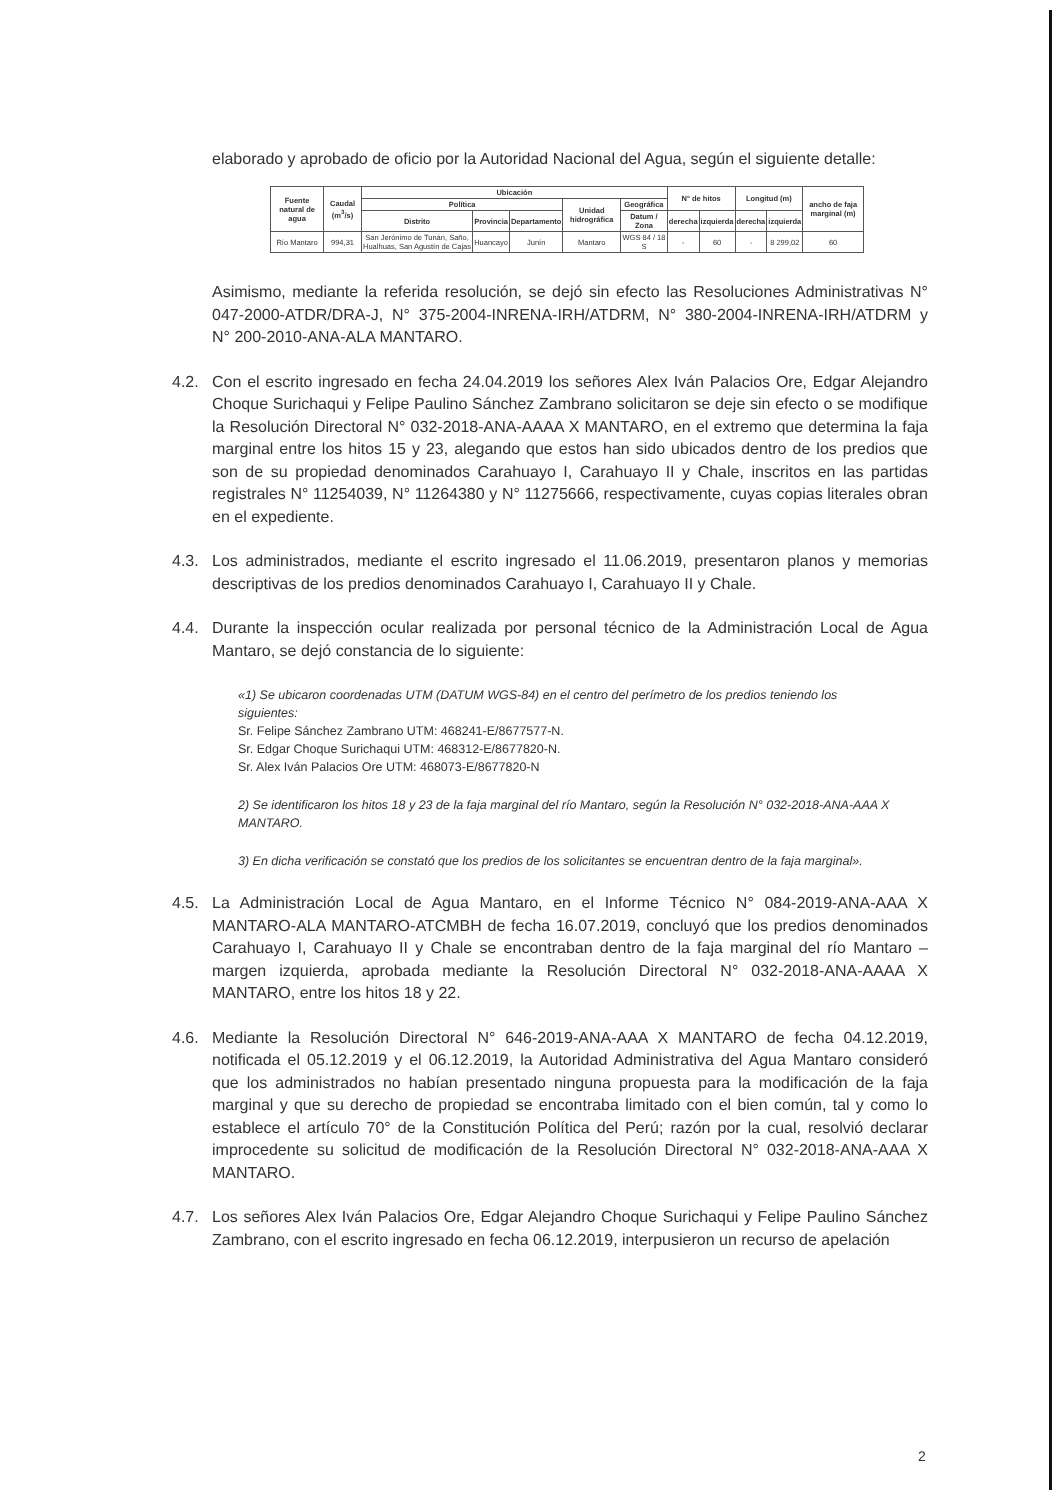elaborado y aprobado de oficio por la Autoridad Nacional del Agua, según el siguiente detalle:
| Fuente natural de agua | Caudal (m<sup>3</sup>/s) | Ubicación | | | | | N° de hitos | | Longitud (m) | | ancho de faja marginal (m) |
| --- | --- | --- | --- | --- | --- | --- | --- | --- | --- | --- | --- |
| | | Política | | | Unidad hidrográfica | Geográfica | | | | | |
| | | Distrito | Provincia | Departamento | | Datum / Zona | derecha | izquierda | derecha | izquierda | |
| Río Mantaro | 994,31 | San Jerónimo de Tunán, Saño, Hualhuas, San Agustín de Cajas | Huancayo | Junín | Mantaro | WGS 84 / 18 S | - | 60 | - | 8 299,02 | 60 |
Asimismo, mediante la referida resolución, se dejó sin efecto las Resoluciones Administrativas N° 047-2000-ATDR/DRA-J, N° 375-2004-INRENA-IRH/ATDRM, N° 380-2004-INRENA-IRH/ATDRM y N° 200-2010-ANA-ALA MANTARO.
4.2. Con el escrito ingresado en fecha 24.04.2019 los señores Alex Iván Palacios Ore, Edgar Alejandro Choque Surichaqui y Felipe Paulino Sánchez Zambrano solicitaron se deje sin efecto o se modifique la Resolución Directoral N° 032-2018-ANA-AAAA X MANTARO, en el extremo que determina la faja marginal entre los hitos 15 y 23, alegando que estos han sido ubicados dentro de los predios que son de su propiedad denominados Carahuayo I, Carahuayo II y Chale, inscritos en las partidas registrales N° 11254039, N° 11264380 y N° 11275666, respectivamente, cuyas copias literales obran en el expediente.
4.3. Los administrados, mediante el escrito ingresado el 11.06.2019, presentaron planos y memorias descriptivas de los predios denominados Carahuayo I, Carahuayo II y Chale.
4.4. Durante la inspección ocular realizada por personal técnico de la Administración Local de Agua Mantaro, se dejó constancia de lo siguiente:
«1) Se ubicaron coordenadas UTM (DATUM WGS-84) en el centro del perímetro de los predios teniendo los siguientes:
Sr. Felipe Sánchez Zambrano UTM: 468241-E/8677577-N.
Sr. Edgar Choque Surichaqui UTM: 468312-E/8677820-N.
Sr. Alex Iván Palacios Ore UTM: 468073-E/8677820-N
2) Se identificaron los hitos 18 y 23 de la faja marginal del río Mantaro, según la Resolución N° 032-2018-ANA-AAA X MANTARO.
3) En dicha verificación se constató que los predios de los solicitantes se encuentran dentro de la faja marginal».
4.5. La Administración Local de Agua Mantaro, en el Informe Técnico N° 084-2019-ANA-AAA X MANTARO-ALA MANTARO-ATCMBH de fecha 16.07.2019, concluyó que los predios denominados Carahuayo I, Carahuayo II y Chale se encontraban dentro de la faja marginal del río Mantaro – margen izquierda, aprobada mediante la Resolución Directoral N° 032-2018-ANA-AAAA X MANTARO, entre los hitos 18 y 22.
4.6. Mediante la Resolución Directoral N° 646-2019-ANA-AAA X MANTARO de fecha 04.12.2019, notificada el 05.12.2019 y el 06.12.2019, la Autoridad Administrativa del Agua Mantaro consideró que los administrados no habían presentado ninguna propuesta para la modificación de la faja marginal y que su derecho de propiedad se encontraba limitado con el bien común, tal y como lo establece el artículo 70° de la Constitución Política del Perú; razón por la cual, resolvió declarar improcedente su solicitud de modificación de la Resolución Directoral N° 032-2018-ANA-AAA X MANTARO.
4.7. Los señores Alex Iván Palacios Ore, Edgar Alejandro Choque Surichaqui y Felipe Paulino Sánchez Zambrano, con el escrito ingresado en fecha 06.12.2019, interpusieron un recurso de apelación
2